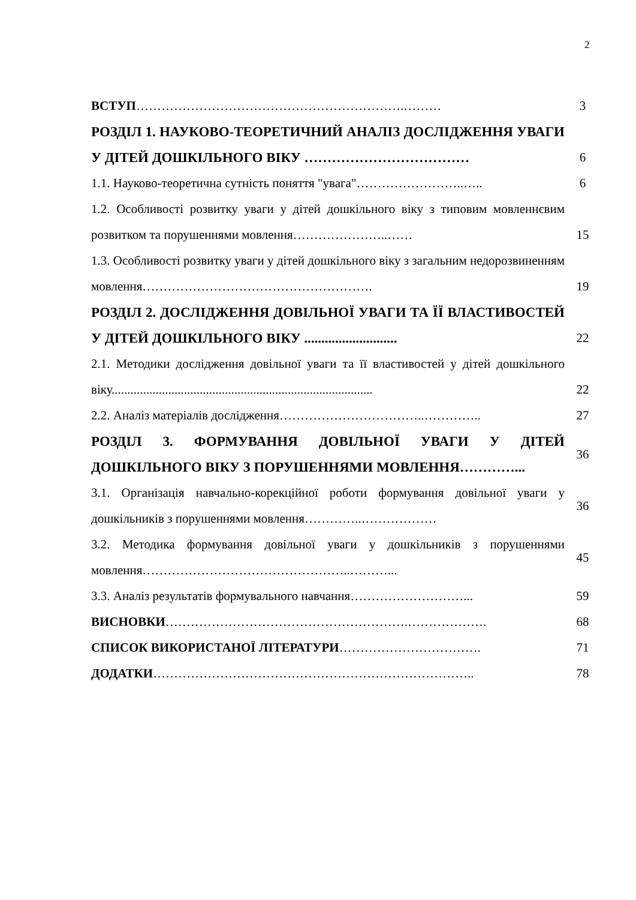2
| ВСТУП ……………………………………………………….……… | 3 |
| РОЗДІЛ 1. НАУКОВО-ТЕОРЕТИЧНИЙ АНАЛІЗ ДОСЛІДЖЕННЯ УВАГИ У ДІТЕЙ ДОШКІЛЬНОГО ВІКУ ……………………………… | 6 |
| 1.1. Науково-теоретична сутність поняття "увага"……………………..….. | 6 |
| 1.2. Особливості розвитку уваги у дітей дошкільного віку з типовим мовленнєвим розвитком та порушеннями мовлення…………………..…… | 15 |
| 1.3. Особливості розвитку уваги у дітей дошкільного віку з загальним недорозвиненням мовлення………………………………………………. | 19 |
| РОЗДІЛ 2. ДОСЛІДЖЕННЯ ДОВІЛЬНОЇ УВАГИ ТА ЇЇ ВЛАСТИВОСТЕЙ У ДІТЕЙ ДОШКІЛЬНОГО ВІКУ ........................... | 22 |
| 2.1. Методики дослідження довільної уваги та її властивостей у дітей дошкільного віку................................................................................... | 22 |
| 2.2. Аналіз матеріалів дослідження……………………………..………….. | 27 |
| РОЗДІЛ 3. ФОРМУВАННЯ ДОВІЛЬНОЇ УВАГИ У ДІТЕЙ ДОШКІЛЬНОГО ВІКУ З ПОРУШЕННЯМИ МОВЛЕННЯ…………... | 36 |
| 3.1. Організація навчально-корекційної роботи формування довільної уваги у дошкільників з порушеннями мовлення…………..……………… | 36 |
| 3.2. Методика формування довільної уваги у дошкільників з порушеннями мовлення…………………………………………..………... | 45 |
| 3.3. Аналіз результатів формувального навчання………………………... | 59 |
| ВИСНОВКИ ………………………………………………….………………. | 68 |
| СПИСОК ВИКОРИСТАНОЇ ЛІТЕРАТУРИ ……………………………. | 71 |
| ДОДАТКИ ………………………………………………………………….. | 78 |